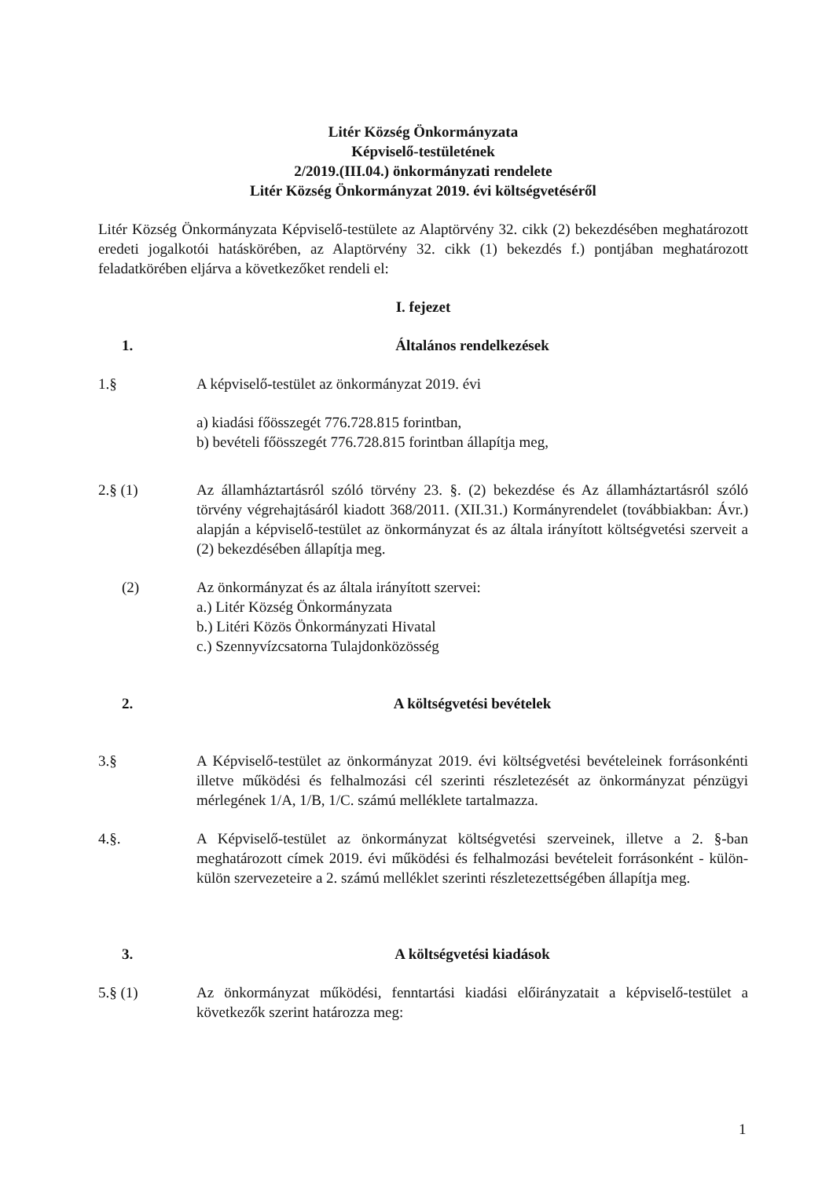Litér Község Önkormányzata
Képviselő-testületének
2/2019.(III.04.) önkormányzati rendelete
Litér Község Önkormányzat 2019. évi költségvetéséről
Litér Község Önkormányzata Képviselő-testülete az Alaptörvény 32. cikk (2) bekezdésében meghatározott eredeti jogalkotói hatáskörében, az Alaptörvény 32. cikk (1) bekezdés f.) pontjában meghatározott feladatkörében eljárva a következőket rendeli el:
I. fejezet
1. Általános rendelkezések
1.§ A képviselő-testület az önkormányzat 2019. évi
a) kiadási főösszegét 776.728.815 forintban,
b) bevételi főösszegét 776.728.815 forintban állapítja meg,
2.§ (1) Az államháztartásról szóló törvény 23. §. (2) bekezdése és Az államháztartásról szóló törvény végrehajtásáról kiadott 368/2011. (XII.31.) Kormányrendelet (továbbiakban: Ávr.) alapján a képviselő-testület az önkormányzat és az általa irányított költségvetési szerveit a (2) bekezdésében állapítja meg.
(2) Az önkormányzat és az általa irányított szervei:
a.) Litér Község Önkormányzata
b.) Litéri Közös Önkormányzati Hivatal
c.) Szennyvízcsatorna Tulajdonközösség
2. A költségvetési bevételek
3.§ A Képviselő-testület az önkormányzat 2019. évi költségvetési bevételeinek forrásonkénti illetve működési és felhalmozási cél szerinti részletezését az önkormányzat pénzügyi mérlegének 1/A, 1/B, 1/C. számú melléklete tartalmazza.
4.§. A Képviselő-testület az önkormányzat költségvetési szerveinek, illetve a 2. §-ban meghatározott címek 2019. évi működési és felhalmozási bevételeit forrásonként - külön-külön szervezeteire a 2. számú melléklet szerinti részletezettségében állapítja meg.
3. A költségvetési kiadások
5.§ (1) Az önkormányzat működési, fenntartási kiadási előirányzatait a képviselő-testület a következők szerint határozza meg:
1